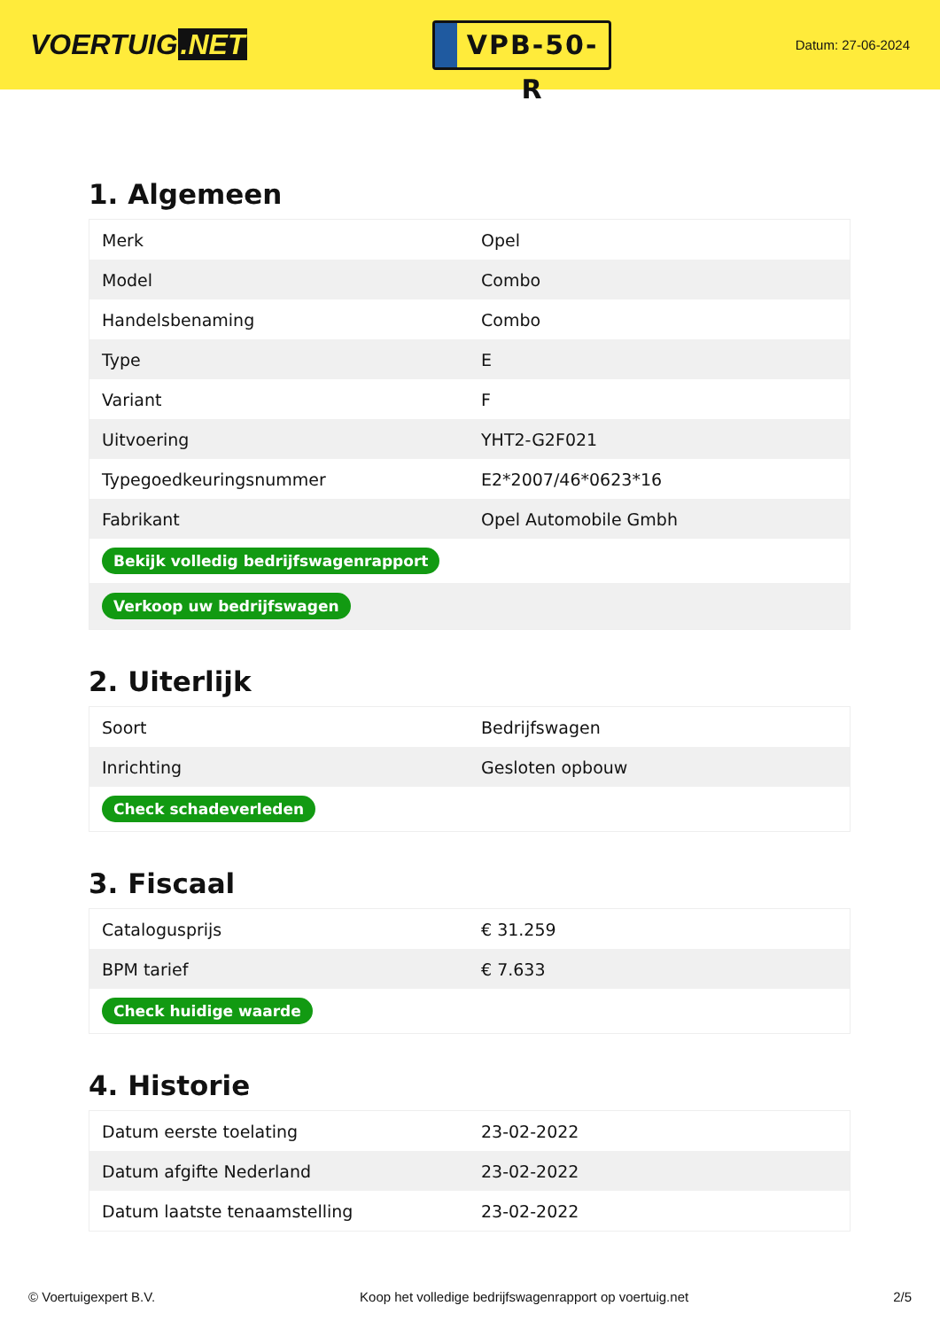VOERTUIG.NET
VPB-50-R
Datum: 27-06-2024
1. Algemeen
| Merk | Opel |
| Model | Combo |
| Handelsbenaming | Combo |
| Type | E |
| Variant | F |
| Uitvoering | YHT2-G2F021 |
| Typegoedkeuringsnummer | E2*2007/46*0623*16 |
| Fabrikant | Opel Automobile Gmbh |
| Bekijk volledig bedrijfswagenrapport | |
| Verkoop uw bedrijfswagen | |
2. Uiterlijk
| Soort | Bedrijfswagen |
| Inrichting | Gesloten opbouw |
| Check schadeverleden | |
3. Fiscaal
| Catalogusprijs | € 31.259 |
| BPM tarief | € 7.633 |
| Check huidige waarde | |
4. Historie
| Datum eerste toelating | 23-02-2022 |
| Datum afgifte Nederland | 23-02-2022 |
| Datum laatste tenaamstelling | 23-02-2022 |
© Voertuigexpert B.V. Koop het volledige bedrijfswagenrapport op voertuig.net 2/5